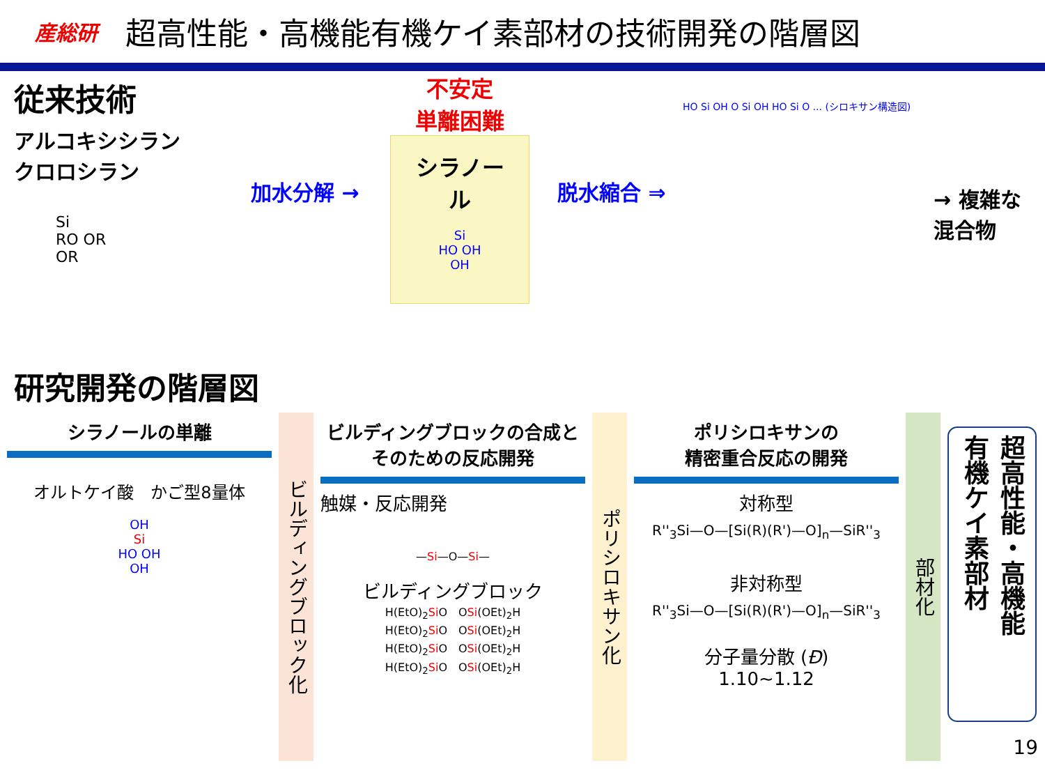産総研 超高性能・高機能有機ケイ素部材の技術開発の階層図
従来技術
アルコキシシラン
クロロシラン
Si
RO OR
OR
加水分解 →
不安定
単離困難
シラノール
Si
HO OH
OH
脱水縮合 ⇒
HO Si OH O Si OH HO Si O ... (シロキサン構造図)
→ 複雑な
混合物
研究開発の階層図
シラノールの単離
オルトケイ酸　かご型8量体
OH
Si
HO OH
OH
ビルディングブロック化
ビルディングブロックの合成と
そのための反応開発
触媒・反応開発
—Si—O—Si—
ビルディングブロック
H(EtO)<sub>2</sub>Si O　OSi(OEt)<sub>2</sub>H
H(EtO)<sub>2</sub>Si O　OSi(OEt)<sub>2</sub>H
H(EtO)<sub>2</sub>Si O　OSi(OEt)<sub>2</sub>H
H(EtO)<sub>2</sub>Si O　OSi(OEt)<sub>2</sub>H
ポリシロキサン化
ポリシロキサンの
精密重合反応の開発
対称型
R''<sub>3</sub>Si—O—[Si(R)(R')—O]<sub>n</sub>—SiR''<sub>3</sub>
非対称型
R''<sub>3</sub>Si—O—[Si(R)(R')—O]<sub>n</sub>—SiR''<sub>3</sub>
分子量分散 (Đ)
1.10~1.12
部材化
超高性能・高機能
有機ケイ素部材
19